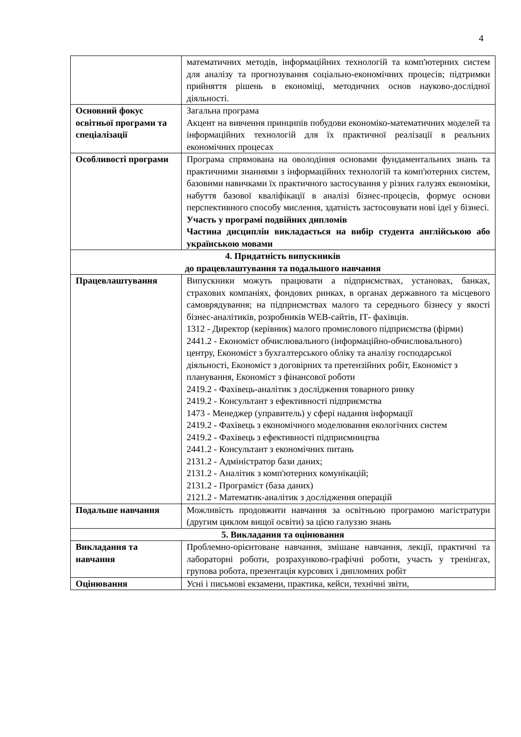4
| | математичних методів, інформаційних технологій та комп'ютерних систем для аналізу та прогнозування соціально-економічних процесів; підтримки прийняття рішень в економіці, методичних основ науково-дослідної діяльності. |
| Основний фокус освітньої програми та спеціалізації | Загальна програма Акцент на вивчення принципів побудови економіко-математичних моделей та інформаційних технологій для їх практичної реалізації в реальних економічних процесах |
| Особливості програми | Програма спрямована на оволодіння основами фундаментальних знань та практичними знаннями з інформаційних технологій та комп'ютерних систем, базовими навичками їх практичного застосування у різних галузях економіки, набуття базової кваліфікації в аналізі бізнес-процесів, формує основи перспективного способу мислення, здатність застосовувати нові ідеї у бізнесі. Участь у програмі подвійних дипломів Частина дисциплін викладається на вибір студента англійською або українською мовами |
| 4. Придатність випускників до працевлаштування та подальшого навчання | |
| Працевлаштування | Випускники можуть працювати а підприємствах, установах, банках, страхових компаніях, фондових ринках, в органах державного та місцевого самоврядування; на підприємствах малого та середнього бізнесу у якості бізнес-аналітиків, розробників WEB-сайтів, ІТ- фахівців. 1312 - Директор (керівник) малого промислового підприємства (фірми) 2441.2 - Економіст обчислювального (інформаційно-обчислювального) центру, Економіст з бухгалтерського обліку та аналізу господарської діяльності, Економіст з договірних та претензійних робіт, Економіст з планування, Економіст з фінансової роботи 2419.2 - Фахівець-аналітик з дослідження товарного ринку 2419.2 - Консультант з ефективності підприємства 1473 - Менеджер (управитель) у сфері надання інформації 2419.2 - Фахівець з економічного моделювання екологічних систем 2419.2 - Фахівець з ефективності підприємництва 2441.2 - Консультант з економічних питань 2131.2 - Адміністратор бази даних; 2131.2 - Аналітик з комп'ютерних комунікацій; 2131.2 - Програміст (база даних) 2121.2 - Математик-аналітик з дослідження операцій |
| Подальше навчання | Можливість продовжити навчання за освітньою програмою магістратури (другим циклом вищої освіти) за цією галуззю знань |
| 5. Викладання та оцінювання | |
| Викладання та навчання | Проблемно-орієнтоване навчання, змішане навчання, лекції, практичні та лабораторні роботи, розрахунково-графічні роботи, участь у тренінгах, групова робота, презентація курсових і дипломних робіт |
| Оцінювання | Усні і письмові екзамени, практика, кейси, технічні звіти, |